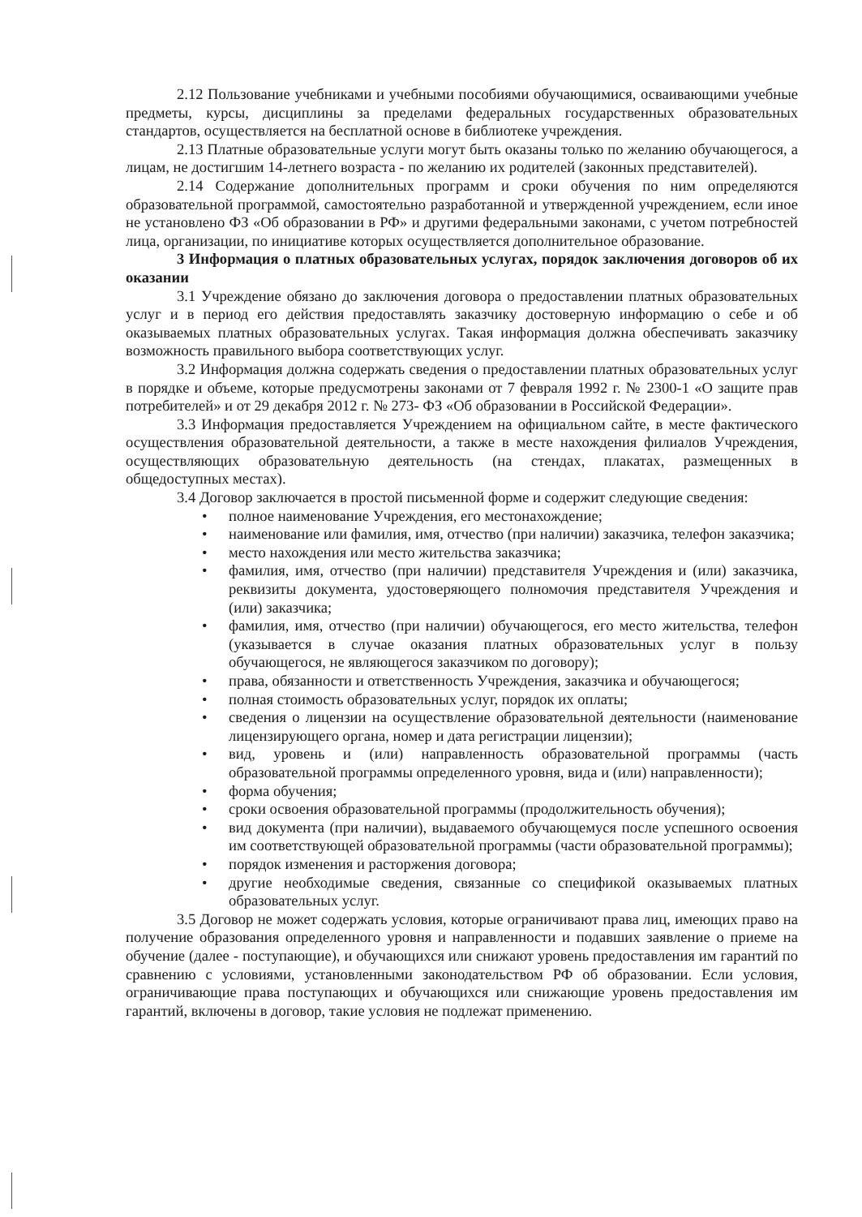2.12 Пользование учебниками и учебными пособиями обучающимися, осваивающими учебные предметы, курсы, дисциплины за пределами федеральных государственных образовательных стандартов, осуществляется на бесплатной основе в библиотеке учреждения.
2.13 Платные образовательные услуги могут быть оказаны только по желанию обучающегося, а лицам, не достигшим 14-летнего возраста - по желанию их родителей (законных представителей).
2.14 Содержание дополнительных программ и сроки обучения по ним определяются образовательной программой, самостоятельно разработанной и утвержденной учреждением, если иное не установлено ФЗ «Об образовании в РФ» и другими федеральными законами, с учетом потребностей лица, организации, по инициативе которых осуществляется дополнительное образование.
3 Информация о платных образовательных услугах, порядок заключения договоров об их оказании
3.1 Учреждение обязано до заключения договора о предоставлении платных образовательных услуг и в период его действия предоставлять заказчику достоверную информацию о себе и об оказываемых платных образовательных услугах. Такая информация должна обеспечивать заказчику возможность правильного выбора соответствующих услуг.
3.2 Информация должна содержать сведения о предоставлении платных образовательных услуг в порядке и объеме, которые предусмотрены законами от 7 февраля 1992 г. № 2300-1 «О защите прав потребителей» и от 29 декабря 2012 г. № 273- ФЗ «Об образовании в Российской Федерации».
3.3 Информация предоставляется Учреждением на официальном сайте, в месте фактического осуществления образовательной деятельности, а также в месте нахождения филиалов Учреждения, осуществляющих образовательную деятельность (на стендах, плакатах, размещенных в общедоступных местах).
3.4 Договор заключается в простой письменной форме и содержит следующие сведения:
• полное наименование Учреждения, его местонахождение;
• наименование или фамилия, имя, отчество (при наличии) заказчика, телефон заказчика;
• место нахождения или место жительства заказчика;
• фамилия, имя, отчество (при наличии) представителя Учреждения и (или) заказчика, реквизиты документа, удостоверяющего полномочия представителя Учреждения и (или) заказчика;
• фамилия, имя, отчество (при наличии) обучающегося, его место жительства, телефон (указывается в случае оказания платных образовательных услуг в пользу обучающегося, не являющегося заказчиком по договору);
• права, обязанности и ответственность Учреждения, заказчика и обучающегося;
• полная стоимость образовательных услуг, порядок их оплаты;
• сведения о лицензии на осуществление образовательной деятельности (наименование лицензирующего органа, номер и дата регистрации лицензии);
• вид, уровень и (или) направленность образовательной программы (часть образовательной программы определенного уровня, вида и (или) направленности);
• форма обучения;
• сроки освоения образовательной программы (продолжительность обучения);
• вид документа (при наличии), выдаваемого обучающемуся после успешного освоения им соответствующей образовательной программы (части образовательной программы);
• порядок изменения и расторжения договора;
• другие необходимые сведения, связанные со спецификой оказываемых платных образовательных услуг.
3.5 Договор не может содержать условия, которые ограничивают права лиц, имеющих право на получение образования определенного уровня и направленности и подавших заявление о приеме на обучение (далее - поступающие), и обучающихся или снижают уровень предоставления им гарантий по сравнению с условиями, установленными законодательством РФ об образовании. Если условия, ограничивающие права поступающих и обучающихся или снижающие уровень предоставления им гарантий, включены в договор, такие условия не подлежат применению.